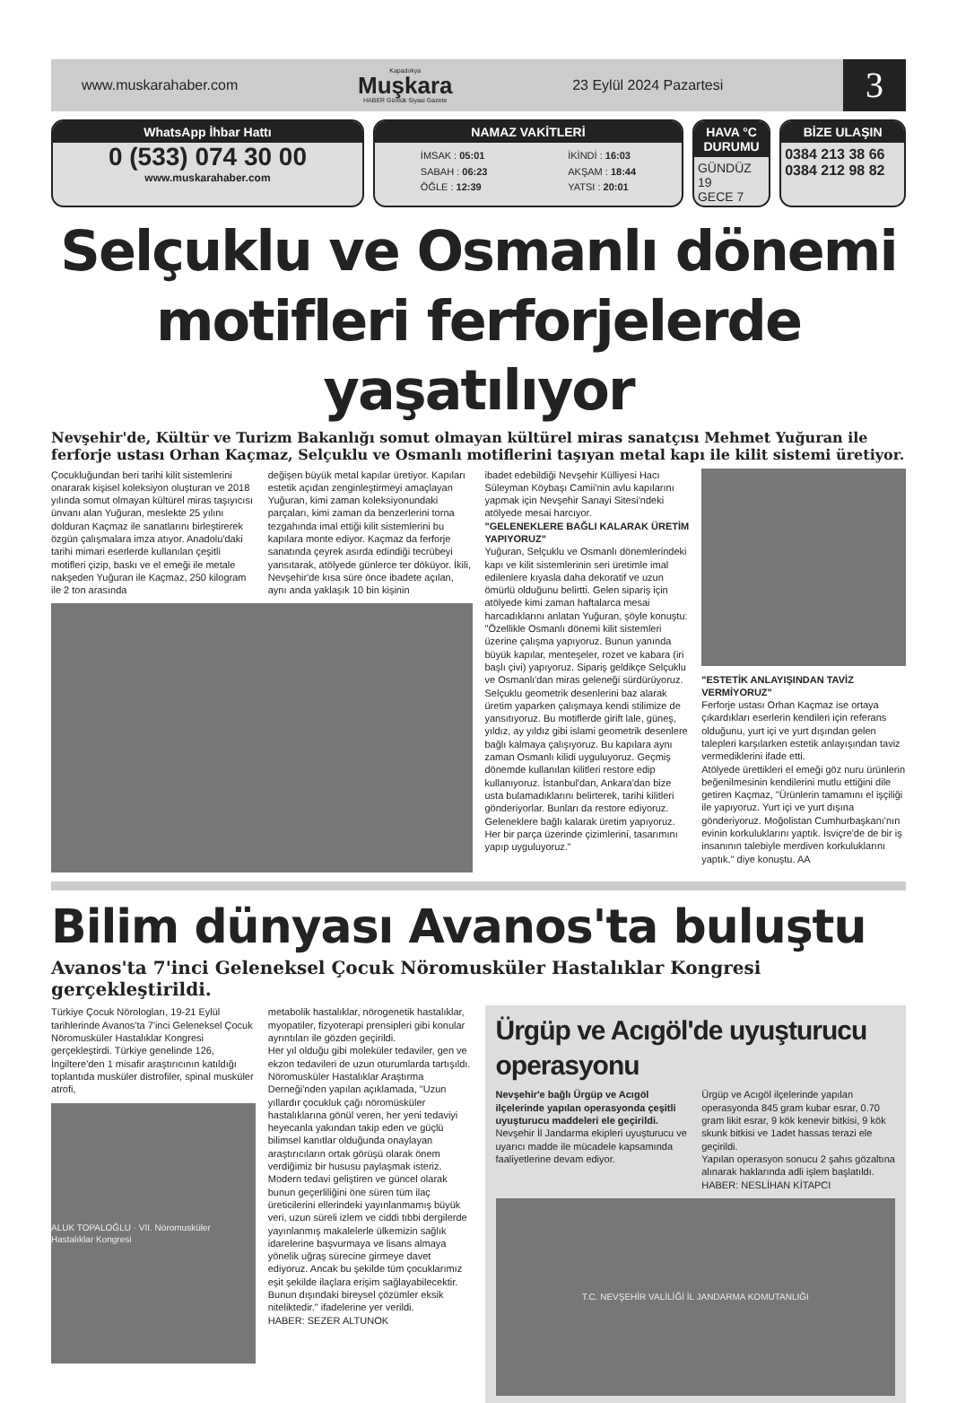www.muskarahaber.com
Kapadokya
Muşkara
HABER Günlük Siyasi Gazete
23 Eylül 2024 Pazartesi
3
WhatsApp İhbar Hattı
0 (533) 074 30 00
www.muskarahaber.com
NAMAZ VAKİTLERİ
İMSAK : 05:01
SABAH : 06:23
ÖĞLE : 12:39
İKİNDİ : 16:03
AKŞAM : 18:44
YATSI : 20:01
HAVA °C DURUMU
GÜNDÜZ 19
GECE 7
BİZE ULAŞIN
0384 213 38 66
0384 212 98 82
Selçuklu ve Osmanlı dönemi motifleri ferforjelerde yaşatılıyor
Nevşehir'de, Kültür ve Turizm Bakanlığı somut olmayan kültürel miras sanatçısı Mehmet Yuğuran ile ferforje ustası Orhan Kaçmaz, Selçuklu ve Osmanlı motiflerini taşıyan metal kapı ile kilit sistemi üretiyor.
Çocukluğundan beri tarihi kilit sistemlerini onararak kişisel koleksiyon oluşturan ve 2018 yılında somut olmayan kültürel miras taşıyıcısı ünvanı alan Yuğuran, meslekte 25 yılını dolduran Kaçmaz ile sanatlarını birleştirerek özgün çalışmalara imza atıyor. Anadolu'daki tarihi mimari eserlerde kullanılan çeşitli motifleri çizip, baskı ve el emeği ile metale nakşeden Yuğuran ile Kaçmaz, 250 kilogram ile 2 ton arasında
değişen büyük metal kapılar üretiyor. Kapıları estetik açıdan zenginleştirmeyi amaçlayan Yuğuran, kimi zaman koleksiyonundaki parçaları, kimi zaman da benzerlerini torna tezgahında imal ettiği kilit sistemlerini bu kapılara monte ediyor. Kaçmaz da ferforje sanatında çeyrek asırda edindiği tecrübeyi yansıtarak, atölyede günlerce ter döküyor. İkili, Nevşehir'de kısa süre önce ibadete açılan, aynı anda yaklaşık 10 bin kişinin
ibadet edebildiği Nevşehir Külliyesi Hacı Süleyman Köybaşı Camii'nin avlu kapılarını yapmak için Nevşehir Sanayi Sitesi'ndeki atölyede mesai harcıyor.
"GELENEKLERE BAĞLI KALARAK ÜRETİM YAPIYORUZ"
Yuğuran, Selçuklu ve Osmanlı dönemlerindeki kapı ve kilit sistemlerinin seri üretimle imal edilenlere kıyasla daha dekoratif ve uzun ömürlü olduğunu belirtti. Gelen sipariş için atölyede kimi zaman haftalarca mesai harcadıklarını anlatan Yuğuran, şöyle konuştu:
"Özellikle Osmanlı dönemi kilit sistemleri üzerine çalışma yapıyoruz. Bunun yanında büyük kapılar, menteşeler, rozet ve kabara (iri başlı çivi) yapıyoruz. Sipariş geldikçe Selçuklu ve Osmanlı'dan miras geleneği sürdürüyoruz. Selçuklu geometrik desenlerini baz alarak üretim yaparken çalışmaya kendi stilimize de yansıtıyoruz. Bu motiflerde girift lale, güneş, yıldız, ay yıldız gibi islami geometrik desenlere bağlı kalmaya çalışıyoruz. Bu kapılara aynı zaman Osmanlı kilidi uyguluyoruz. Geçmiş dönemde kullanılan kilitleri restore edip kullanıyoruz. İstanbul'dan, Ankara'dan bize usta bulamadıklarını belirterek, tarihi kilitleri gönderiyorlar. Bunları da restore ediyoruz. Geleneklere bağlı kalarak üretim yapıyoruz. Her bir parça üzerinde çizimlerini, tasarımını yapıp uyguluyoruz."
"ESTETİK ANLAYIŞINDAN TAVİZ VERMİYORUZ"
Ferforje ustası Orhan Kaçmaz ise ortaya çıkardıkları eserlerin kendileri için referans olduğunu, yurt içi ve yurt dışından gelen talepleri karşılarken estetik anlayışından taviz vermediklerini ifade etti.
Atölyede ürettikleri el emeği göz nuru ürünlerin beğenilmesinin kendilerini mutlu ettiğini dile getiren Kaçmaz, "Ürünlerin tamamını el işçiliği ile yapıyoruz. Yurt içi ve yurt dışına gönderiyoruz. Moğolistan Cumhurbaşkanı'nın evinin korkuluklarını yaptık. İsviçre'de de bir iş insanının talebiyle merdiven korkuluklarını yaptık." diye konuştu. AA
Bilim dünyası Avanos'ta buluştu
Avanos'ta 7'inci Geleneksel Çocuk Nöromusküler Hastalıklar Kongresi gerçekleştirildi.
Türkiye Çocuk Nörologları, 19-21 Eylül tarihlerinde Avanos'ta 7'inci Geleneksel Çocuk Nöromusküler Hastalıklar Kongresi gerçekleştirdi. Türkiye genelinde 126, İngiltere'den 1 misafir araştırıcının katıldığı toplantıda musküler distrofiler, spinal musküler atrofi,
ALUK TOPALOĞLU · VII. Nöromusküler Hastalıklar Kongresi
metabolik hastalıklar, nörogenetik hastalıklar, myopatiler, fizyoterapi prensipleri gibi konular ayrıntıları ile gözden geçirildi.
Her yıl olduğu gibi moleküler tedaviler, gen ve ekzon tedavileri de uzun oturumlarda tartışıldı.
Nöromusküler Hastalıklar Araştırma Derneği'nden yapılan açıklamada, "Uzun yıllardır çocukluk çağı nöromüsküler hastalıklarına gönül veren, her yeni tedaviyi heyecanla yakından takip eden ve güçlü bilimsel kanıtlar olduğunda onaylayan araştırıcıların ortak görüşü olarak önem verdiğimiz bir hususu paylaşmak isteriz. Modern tedavi geliştiren ve güncel olarak bunun geçerliliğini öne süren tüm ilaç üreticilerini ellerindeki yayınlanmamış büyük veri, uzun süreli izlem ve ciddi tıbbi dergilerde yayınlanmış makalelerle ülkemizin sağlık idarelerine başvurmaya ve lisans almaya yönelik uğraş sürecine girmeye davet ediyoruz. Ancak bu şekilde tüm çocuklarımız eşit şekilde ilaçlara erişim sağlayabilecektir. Bunun dışındaki bireysel çözümler eksik niteliktedir." ifadelerine yer verildi.
HABER: SEZER ALTUNOK
Ürgüp ve Acıgöl'de uyuşturucu operasyonu
Nevşehir'e bağlı Ürgüp ve Acıgöl ilçelerinde yapılan operasyonda çeşitli uyuşturucu maddeleri ele geçirildi.
Nevşehir İl Jandarma ekipleri uyuşturucu ve uyarıcı madde ile mücadele kapsamında faaliyetlerine devam ediyor.
Ürgüp ve Acıgöl ilçelerinde yapılan operasyonda 845 gram kubar esrar, 0.70 gram likit esrar, 9 kök kenevir bitkisi, 9 kök skunk bitkisi ve 1adet hassas terazi ele geçirildi.
Yapılan operasyon sonucu 2 şahıs gözaltına alınarak haklarında adli işlem başlatıldı. HABER: NESLİHAN KİTAPCI
T.C. NEVŞEHİR VALİLİĞİ İL JANDARMA KOMUTANLIĞI